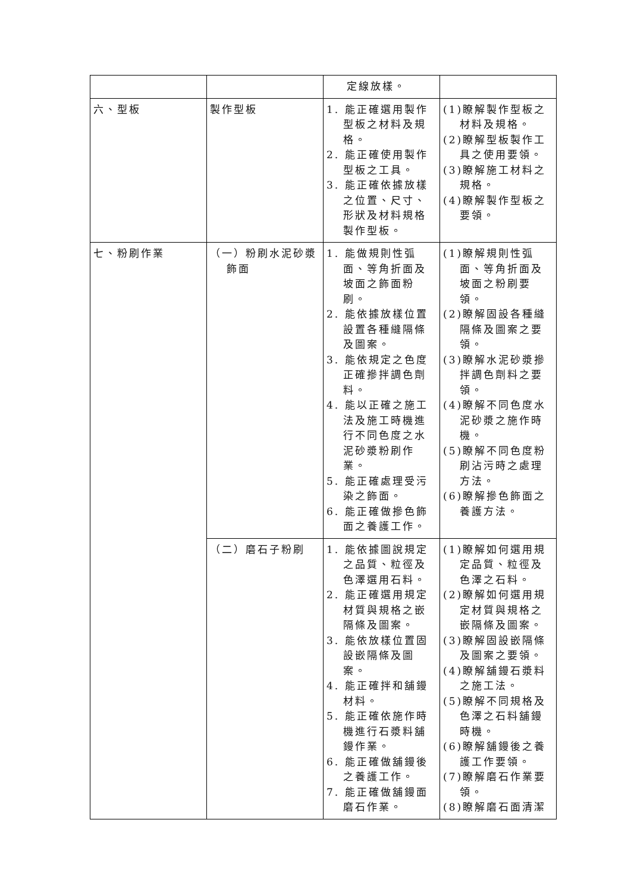| | | 定線放樣。 | |
| 六、型板 | 製作型板 | 1. 能正確選用製作型板之材料及規格。 2. 能正確使用製作型板之工具。 3. 能正確依據放樣之位置、尺寸、形狀及材料規格製作型板。 | (1)瞭解製作型板之材料及規格。 (2)瞭解型板製作工具之使用要領。 (3)瞭解施工材料之規格。 (4)瞭解製作型板之要領。 |
| 七、粉刷作業 | （一）粉刷水泥砂漿飾面 | 1. 能做規則性弧面、等角折面及坡面之飾面粉刷。 2. 能依據放樣位置設置各種縫隔條及圖案。 3. 能依規定之色度正確摻拌調色劑料。 4. 能以正確之施工法及施工時機進行不同色度之水泥砂漿粉刷作業。 5. 能正確處理受污染之飾面。 6. 能正確做摻色飾面之養護工作。 | (1)瞭解規則性弧面、等角折面及坡面之粉刷要領。 (2)瞭解固設各種縫隔條及圖案之要領。 (3)瞭解水泥砂漿摻拌調色劑料之要領。 (4)瞭解不同色度水泥砂漿之施作時機。 (5)瞭解不同色度粉刷沾污時之處理方法。 (6)瞭解摻色飾面之養護方法。 |
| | （二）磨石子粉刷 | 1. 能依據圖說規定之品質、粒徑及色澤選用石料。 2. 能正確選用規定材質與規格之嵌隔條及圖案。 3. 能依放樣位置固設嵌隔條及圖案。 4. 能正確拌和舖鏝材料。 5. 能正確依施作時機進行石漿料舖鏝作業。 6. 能正確做舖鏝後之養護工作。 7. 能正確做舖鏝面磨石作業。 | (1)瞭解如何選用規定品質、粒徑及色澤之石料。 (2)瞭解如何選用規定材質與規格之嵌隔條及圖案。 (3)瞭解固設嵌隔條及圖案之要領。 (4)瞭解舖鏝石漿料之施工法。 (5)瞭解不同規格及色澤之石料舖鏝時機。 (6)瞭解舖鏝後之養護工作要領。 (7)瞭解磨石作業要領。 (8)瞭解磨石面清潔 |